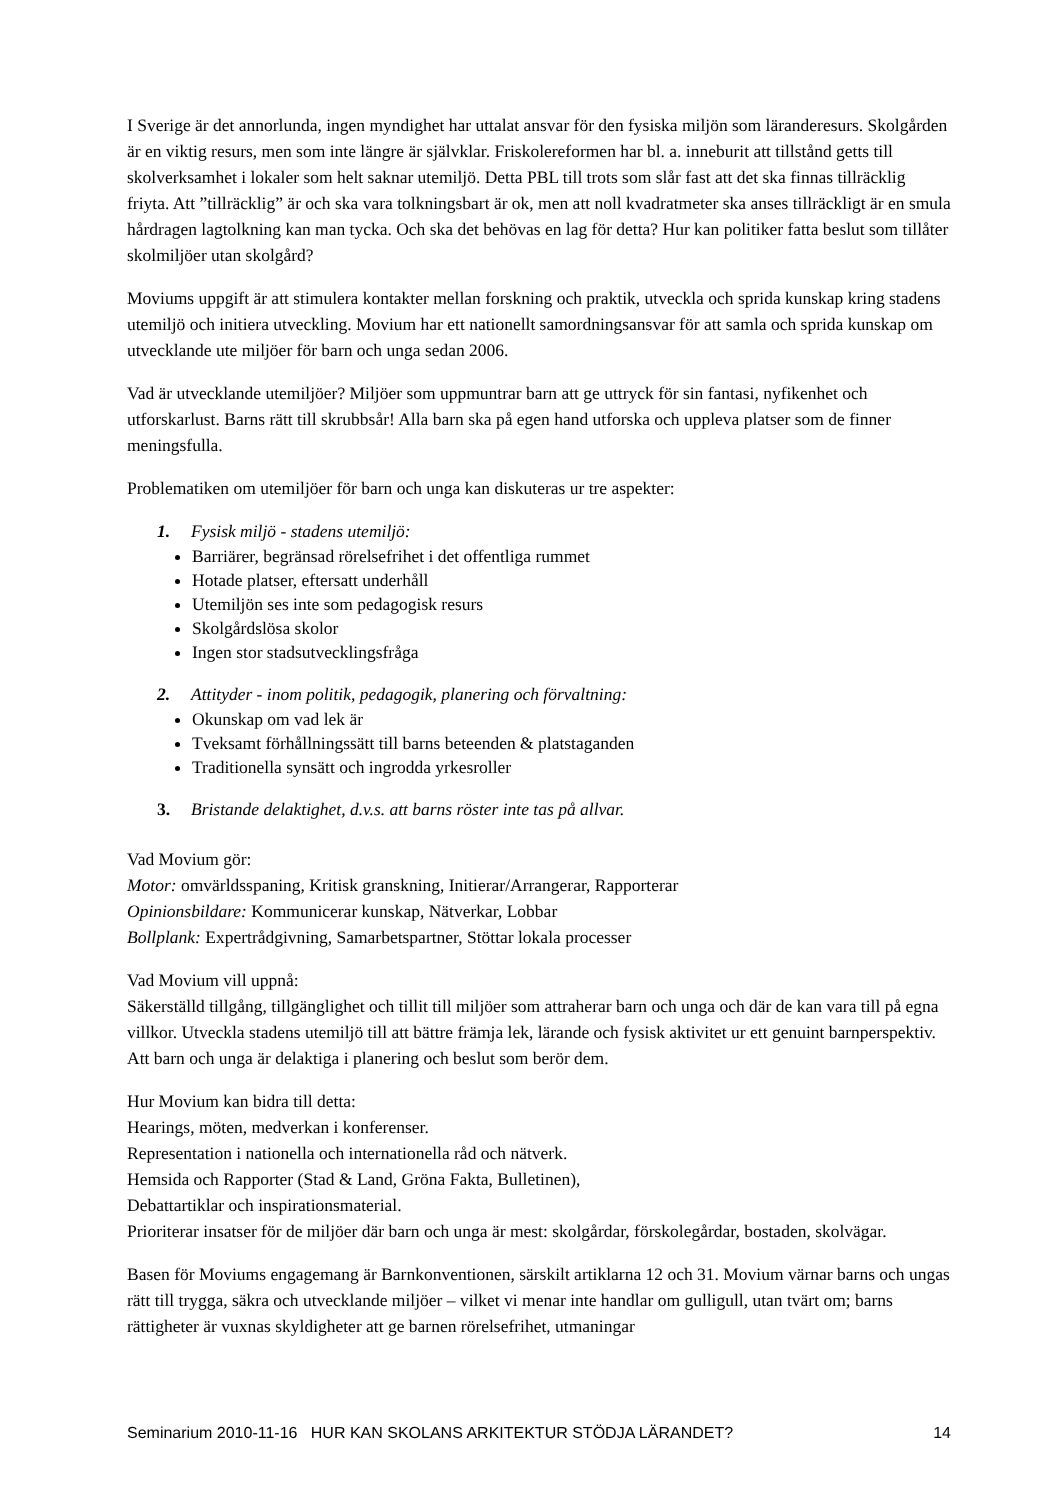I Sverige är det annorlunda, ingen myndighet har uttalat ansvar för den fysiska miljön som läranderesurs. Skolgården är en viktig resurs, men som inte längre är självklar. Friskolereformen har bl. a. inneburit att tillstånd getts till skolverksamhet i lokaler som helt saknar utemiljö. Detta PBL till trots som slår fast att det ska finnas tillräcklig friyta. Att ”tillräcklig” är och ska vara tolkningsbart är ok, men att noll kvadratmeter ska anses tillräckligt är en smula hårdragen lagtolkning kan man tycka. Och ska det behövas en lag för detta? Hur kan politiker fatta beslut som tillåter skolmiljöer utan skolgård?
Moviums uppgift är att stimulera kontakter mellan forskning och praktik, utveckla och sprida kunskap kring stadens utemiljö och initiera utveckling. Movium har ett nationellt samordningsansvar för att samla och sprida kunskap om utvecklande ute miljöer för barn och unga sedan 2006.
Vad är utvecklande utemiljöer? Miljöer som uppmuntrar barn att ge uttryck för sin fantasi, nyfikenhet och utforskarlust. Barns rätt till skrubbsår! Alla barn ska på egen hand utforska och uppleva platser som de finner meningsfulla.
Problematiken om utemiljöer för barn och unga kan diskuteras ur tre aspekter:
1. Fysisk miljö - stadens utemiljö:
Barriärer, begränsad rörelsefrihet i det offentliga rummet
Hotade platser, eftersatt underhåll
Utemiljön ses inte som pedagogisk resurs
Skolgårdslösa skolor
Ingen stor stadsutvecklingsfråga
2. Attityder - inom politik, pedagogik, planering och förvaltning:
Okunskap om vad lek är
Tveksamt förhållningssätt till barns beteenden & platstaganden
Traditionella synsätt och ingrodda yrkesroller
3. Bristande delaktighet, d.v.s. att barns röster inte tas på allvar.
Vad Movium gör:
Motor: omvärldsspaning, Kritisk granskning, Initierar/Arrangerar, Rapporterar
Opinionsbildare: Kommunicerar kunskap, Nätverkar, Lobbar
Bollplank: Expertrådgivning, Samarbetspartner, Stöttar lokala processer
Vad Movium vill uppnå:
Säkerställd tillgång, tillgänglighet och tillit till miljöer som attraherar barn och unga och där de kan vara till på egna villkor. Utveckla stadens utemiljö till att bättre främja lek, lärande och fysisk aktivitet ur ett genuint barnperspektiv. Att barn och unga är delaktiga i planering och beslut som berör dem.
Hur Movium kan bidra till detta:
Hearings, möten, medverkan i konferenser.
Representation i nationella och internationella råd och nätverk.
Hemsida och Rapporter (Stad & Land, Gröna Fakta, Bulletinen),
Debattartiklar och inspirationsmaterial.
Prioriterar insatser för de miljöer där barn och unga är mest: skolgårdar, förskolegårdar, bostaden, skolvägar.
Basen för Moviums engagemang är Barnkonventionen, särskilt artiklarna 12 och 31. Movium värnar barns och ungas rätt till trygga, säkra och utvecklande miljöer – vilket vi menar inte handlar om gulligull, utan tvärt om; barns rättigheter är vuxnas skyldigheter att ge barnen rörelsefrihet, utmaningar
Seminarium 2010-11-16 HUR KAN SKOLANS ARKITEKTUR STÖDJA LÄRANDET? 14